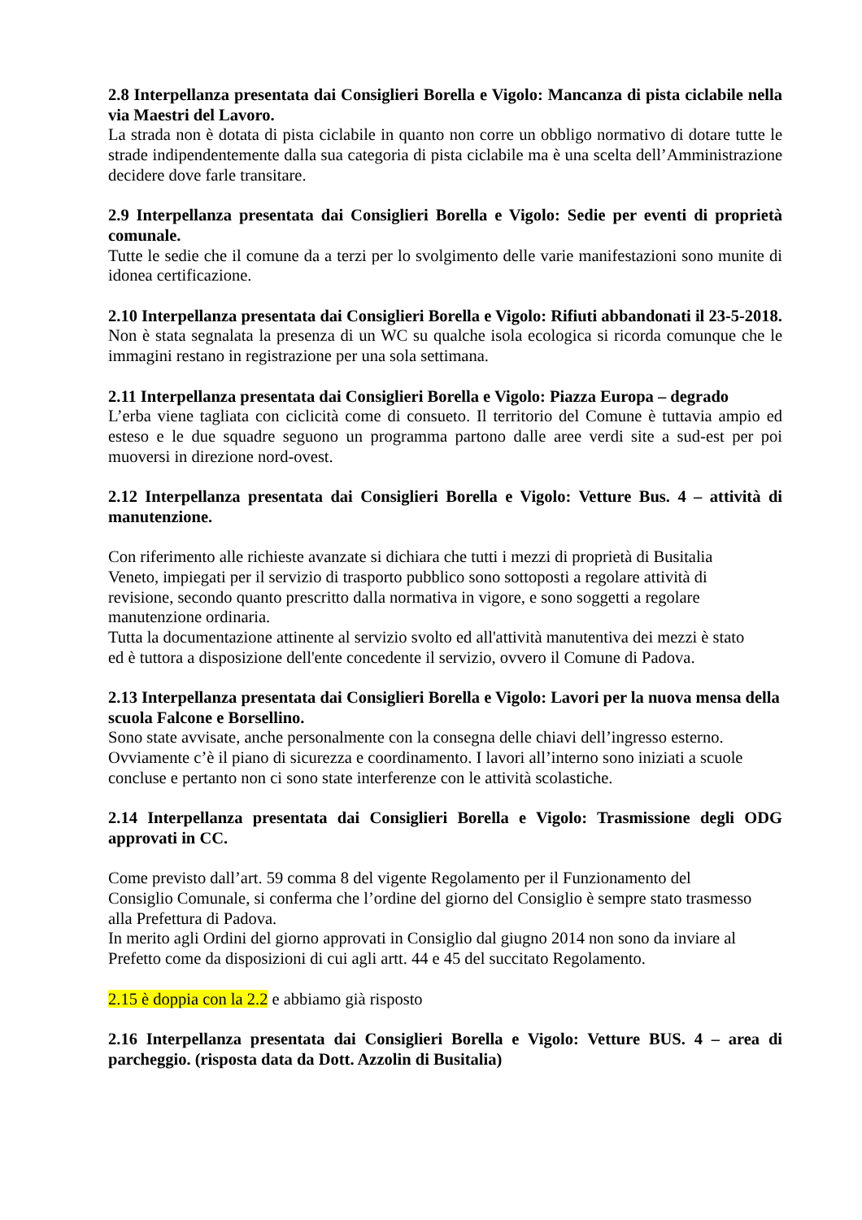2.8 Interpellanza presentata dai Consiglieri Borella e Vigolo: Mancanza di pista ciclabile nella via Maestri del Lavoro.
La strada non è dotata di pista ciclabile in quanto non corre un obbligo normativo di dotare tutte le strade indipendentemente dalla sua categoria di pista ciclabile ma è una scelta dell’Amministrazione decidere dove farle transitare.
2.9 Interpellanza presentata dai Consiglieri Borella e Vigolo: Sedie per eventi di proprietà comunale.
Tutte le sedie che il comune da a terzi per lo svolgimento delle varie manifestazioni sono munite di idonea certificazione.
2.10 Interpellanza presentata dai Consiglieri Borella e Vigolo: Rifiuti abbandonati il 23-5-2018.
Non è stata segnalata la presenza di un WC su qualche isola ecologica si ricorda comunque che le immagini restano in registrazione per una sola settimana.
2.11 Interpellanza presentata dai Consiglieri Borella e Vigolo: Piazza Europa – degrado
L’erba viene tagliata con ciclicità come di consueto. Il territorio del Comune è tuttavia ampio ed esteso e le due squadre seguono un programma partono dalle aree verdi site a sud-est per poi muoversi in direzione nord-ovest.
2.12 Interpellanza presentata dai Consiglieri Borella e Vigolo: Vetture Bus. 4 – attività di manutenzione.
Con riferimento alle richieste avanzate si dichiara che tutti i mezzi di proprietà di Busitalia
Veneto, impiegati per il servizio di trasporto pubblico sono sottoposti a regolare attività di
revisione, secondo quanto prescritto dalla normativa in vigore, e sono soggetti a regolare
manutenzione ordinaria.
Tutta la documentazione attinente al servizio svolto ed all'attività manutentiva dei mezzi è stato
ed è tuttora a disposizione dell'ente concedente il servizio, ovvero il Comune di Padova.
2.13 Interpellanza presentata dai Consiglieri Borella e Vigolo: Lavori per la nuova mensa della scuola Falcone e Borsellino.
Sono state avvisate, anche personalmente con la consegna delle chiavi dell’ingresso esterno.
Ovviamente c’è il piano di sicurezza e coordinamento. I lavori all’interno sono iniziati a scuole
concluse e pertanto non ci sono state interferenze con le attività scolastiche.
2.14 Interpellanza presentata dai Consiglieri Borella e Vigolo: Trasmissione degli ODG approvati in CC.
Come previsto dall’art. 59 comma 8 del vigente Regolamento per il Funzionamento del
Consiglio Comunale, si conferma che l’ordine del giorno del Consiglio è sempre stato trasmesso
alla Prefettura di Padova.
In merito agli Ordini del giorno approvati in Consiglio dal giugno 2014 non sono da inviare al
Prefetto come da disposizioni di cui agli artt. 44 e 45 del succitato Regolamento.
2.15 è doppia con la 2.2 e abbiamo già risposto
2.16 Interpellanza presentata dai Consiglieri Borella e Vigolo: Vetture BUS. 4 – area di parcheggio. (risposta data da Dott. Azzolin di Busitalia)